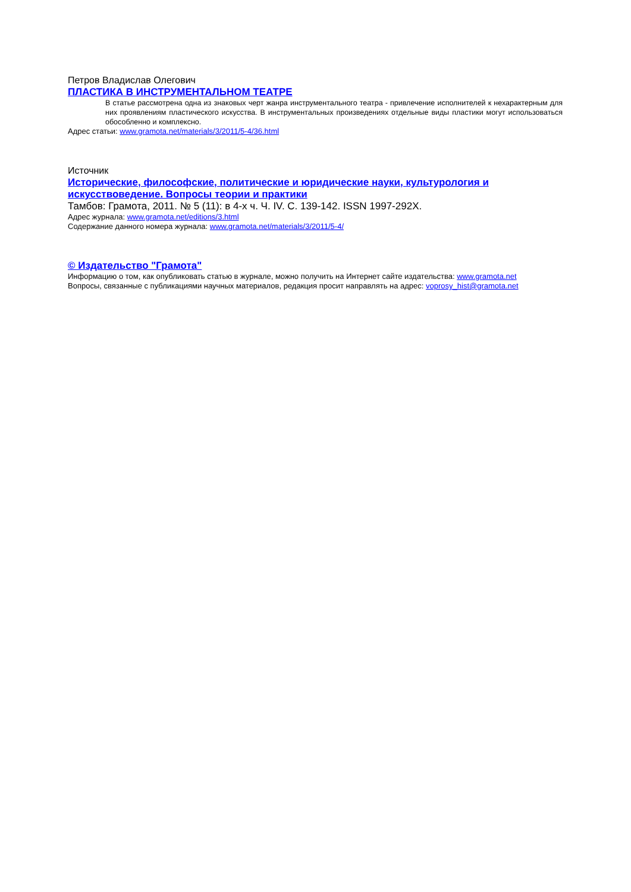Петров Владислав Олегович
ПЛАСТИКА В ИНСТРУМЕНТАЛЬНОМ ТЕАТРЕ
В статье рассмотрена одна из знаковых черт жанра инструментального театра - привлечение исполнителей к нехарактерным для них проявлениям пластического искусства. В инструментальных произведениях отдельные виды пластики могут использоваться обособленно и комплексно.
Адрес статьи: www.gramota.net/materials/3/2011/5-4/36.html
Источник
Исторические, философские, политические и юридические науки, культурология и искусствоведение. Вопросы теории и практики
Тамбов: Грамота, 2011. № 5 (11): в 4-х ч. Ч. IV. C. 139-142. ISSN 1997-292X.
Адрес журнала: www.gramota.net/editions/3.html
Содержание данного номера журнала: www.gramota.net/materials/3/2011/5-4/
© Издательство "Грамота"
Информацию о том, как опубликовать статью в журнале, можно получить на Интернет сайте издательства: www.gramota.net
Вопросы, связанные с публикациями научных материалов, редакция просит направлять на адрес: voprosy_hist@gramota.net